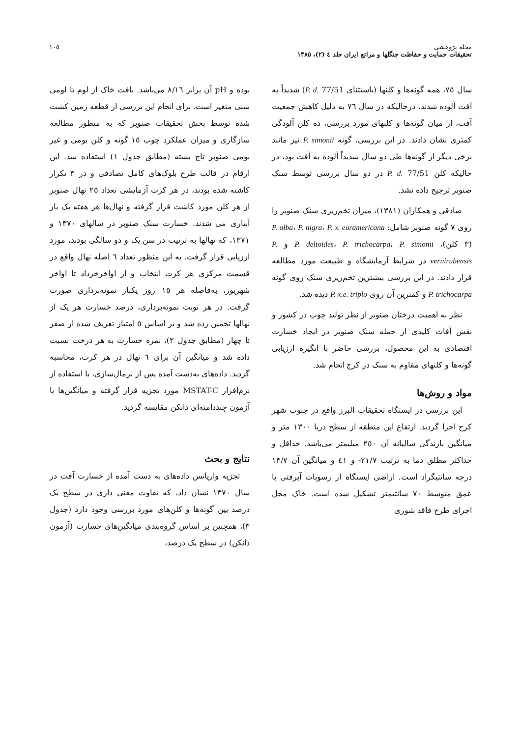مجله پژوهشی
تحقیقات حمایت و حفاظت جنگلها و مراتع ایران جلد ٤ (٢)، ١٣٨٥
١٠٥
سال ٧٥، همه گونه‌ها و کلنها (باستثنای P. d. 77/51) شدیداً به آفت آلوده شدند، درحالیکه در سال ٧٦ به دلیل کاهش جمعیت آفت، از میان گونه‌ها و کلنهای مورد بررسی، ده کلن آلودگی کمتری نشان دادند. در این بررسی، گونه P. simonii نیز مانند برخی دیگر از گونه‌ها طی دو سال شدیداً آلوده به آفت بود، در حالیکه کلن P. d. 77/51 در دو سال بررسی توسط سنک صنوبر ترجیح داده نشد.
صادقی و همکاران (١٣٨١)، میزان تخم‌ریزی سنک صنوبر را روی ٧ گونه صنوبر شامل: P. alba، P. nigra، P. x. euramericana (٣ کلن)، P. deltoides، P. trichocarpa، P. simonii و P. vernirubensis در شرایط آزمایشگاه و طبیعت مورد مطالعه قرار دادند. در این بررسی بیشترین تخم‌ریزی سنک روی گونه P. trichocarpa و کمترین آن روی P. x.e. triplo دیده شد.
نظر به اهمیت درختان صنوبر از نظر تولید چوب در کشور و نقش آفات کلیدی از جمله سنک صنوبر در ایجاد خسارت اقتصادی به این محصول، بررسی حاضر با انگیزه ارزیابی گونه‌ها و کلنهای مقاوم به سنک در کرج انجام شد.
مواد و روش‌ها
این بررسی در ایستگاه تحقیقات البرز واقع در جنوب شهر کرج اجرا گردید. ارتفاع این منطقه از سطح دریا ١٣٠٠ متر و میانگین بارندگی سالیانه آن ٢٥٠ میلیمتر می‌باشد. حداقل و حداکثر مطلق دما به ترتیب ٢١/٧- و ٤١ و میانگین آن ١٣/٧ درجه سانتیگراد است. اراضی ایستگاه از رسوبات آبرفتی با عمق متوسط ٧٠ سانتیمتر تشکیل شده است. خاک محل اجرای طرح فاقد شوری
بوده و pH آن برابر ٨/١٦ می‌باشد. بافت خاک از لوم تا لومی شنی متغیر است. برای انجام این بررسی از قطعه زمین کشت شده توسط بخش تحقیقات صنوبر که به منظور مطالعه سازگاری و میزان عملکرد چوب ١٥ گونه و کلن بومی و غیر بومی صنوبر تاج بسته (مطابق جدول ١) استفاده شد. این ارقام در قالب طرح بلوک‌های کامل تصادفی و در ٣ تکرار کاشته شده بودند، در هر کرت آزمایشی تعداد ٢٥ نهال صنوبر از هر کلن مورد کاشت قرار گرفته و نهال‌ها هر هفته یک بار آبیاری می شدند. خسارت سنک صنوبر در سالهای ١٣٧٠ و ١٣٧١، که نهالها به ترتیب در سن یک و دو سالگی بودند، مورد ارزیابی قرار گرفت. به این منظور تعداد ٦ اصله نهال واقع در قسمت مرکزی هر کرت انتخاب و از اواخرخرداد تا اواخر شهریور، به‌فاصله هر ١٥ روز یکبار نمونه‌برداری صورت گرفت. در هر نوبت نمونه‌برداری، درصد خسارت هر یک از نهالها تخمین زده شد و بر اساس ٥ امتیاز تعریف شده از صفر تا چهار (مطابق جدول ٢)، نمره خسارت به هر درخت نسبت داده شد و میانگین آن برای ٦ نهال در هر کرت، محاسبه گردید. داده‌های به‌دست آمده پس از نرمال‌سازی، با استفاده از نرم‌افزار MSTAT-C مورد تجزیه قرار گرفته و میانگین‌ها با آزمون چنددامنه‌ای دانکن مقایسه گردید.
نتایج و بحث
تجزیه واریانس داده‌های به دست آمده از خسارت آفت در سال ١٣٧٠ نشان داد، که تفاوت معنی داری در سطح یک درصد بین گونه‌ها و کلن‌های مورد بررسی وجود دارد (جدول ٣)، همچنین بر اساس گروه‌بندی میانگین‌های خسارت (آزمون دانکن) در سطح یک درصد،